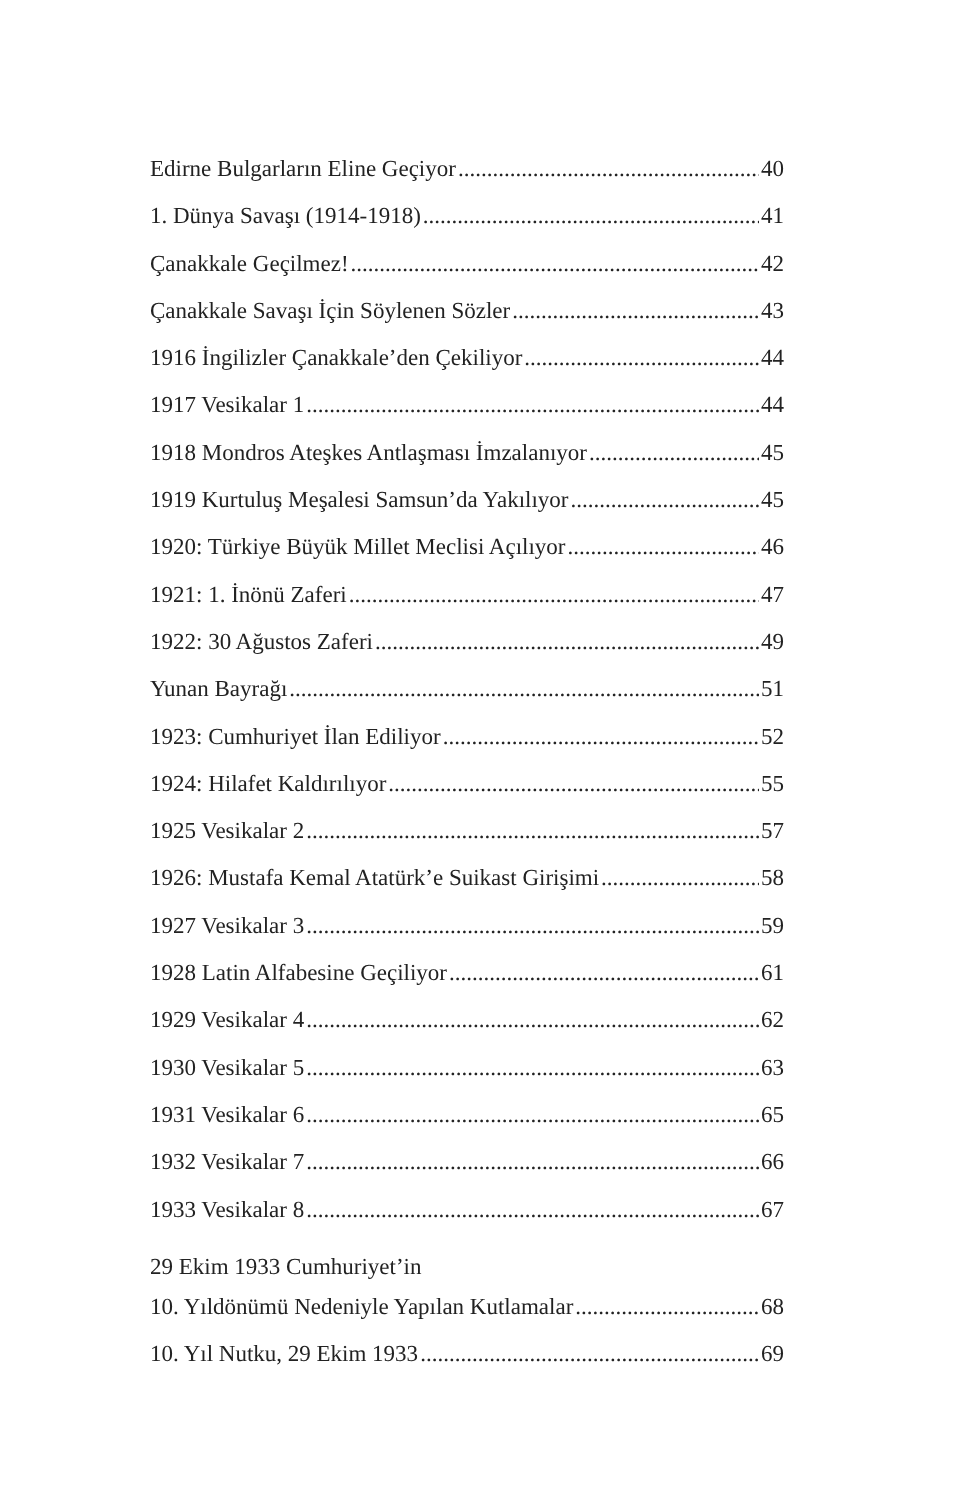Edirne Bulgarların Eline Geçiyor 40
1. Dünya Savaşı (1914-1918) 41
Çanakkale Geçilmez! 42
Çanakkale Savaşı İçin Söylenen Sözler 43
1916 İngilizler Çanakkale’den Çekiliyor 44
1917 Vesikalar 1 44
1918 Mondros Ateşkes Antlaşması İmzalanıyor 45
1919 Kurtuluş Meşalesi Samsun’da Yakılıyor 45
1920: Türkiye Büyük Millet Meclisi Açılıyor 46
1921: 1. İnönü Zaferi 47
1922: 30 Ağustos Zaferi 49
Yunan Bayrağı 51
1923: Cumhuriyet İlan Ediliyor 52
1924: Hilafet Kaldırılıyor 55
1925 Vesikalar 2 57
1926: Mustafa Kemal Atatürk’e Suikast Girişimi 58
1927 Vesikalar 3 59
1928 Latin Alfabesine Geçiliyor 61
1929 Vesikalar 4 62
1930 Vesikalar 5 63
1931 Vesikalar 6 65
1932 Vesikalar 7 66
1933 Vesikalar 8 67
29 Ekim 1933 Cumhuriyet’in
10. Yıldönümü Nedeniyle Yapılan Kutlamalar 68
10. Yıl Nutku, 29 Ekim 1933 69